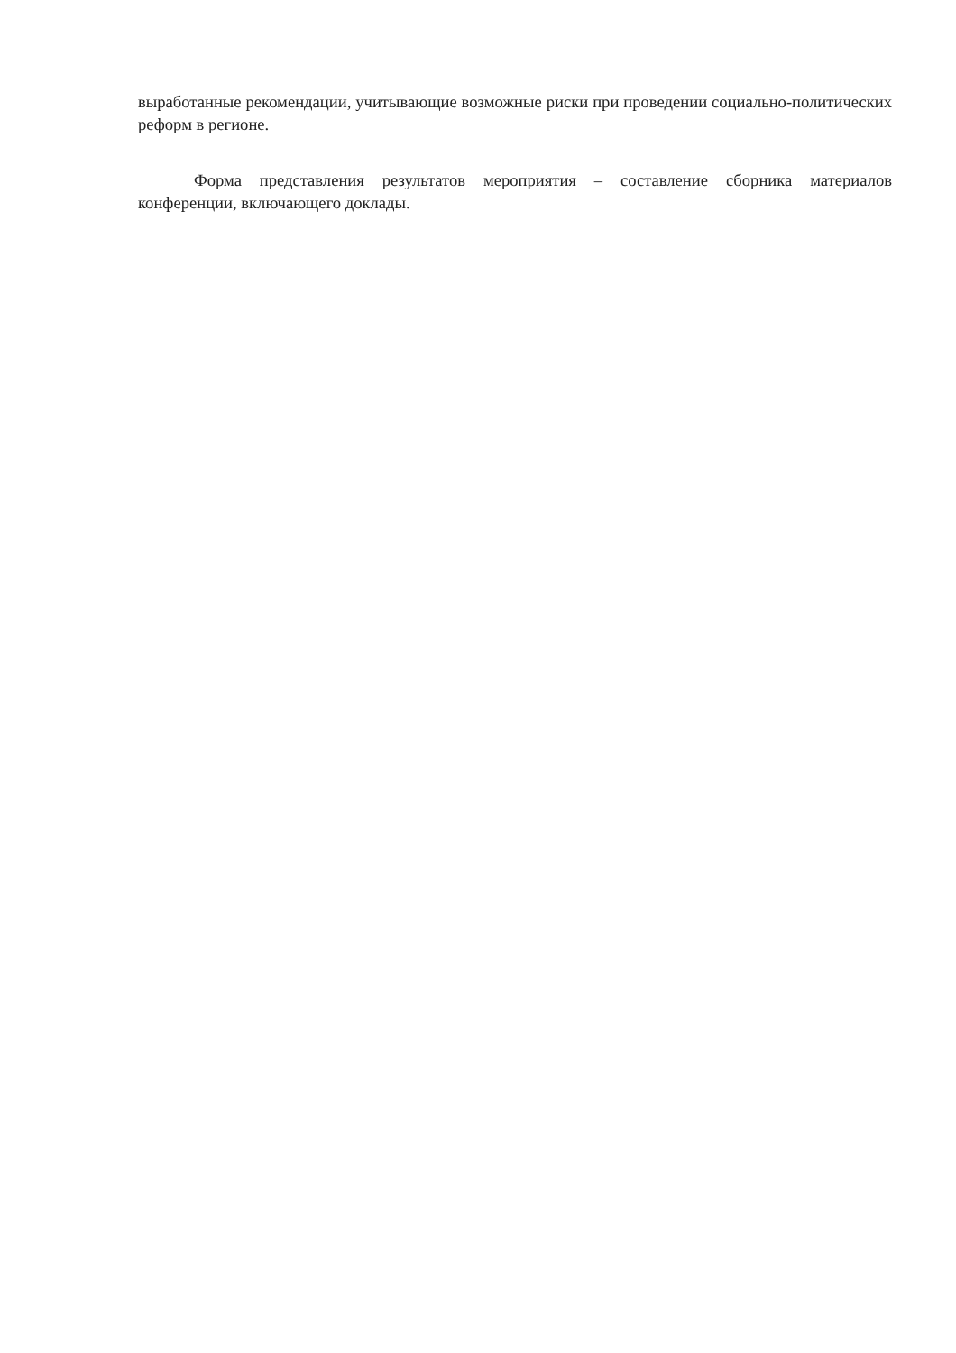выработанные рекомендации, учитывающие возможные риски при проведении социально-политических реформ в регионе.
Форма представления результатов мероприятия – составление сборника материалов конференции, включающего доклады.